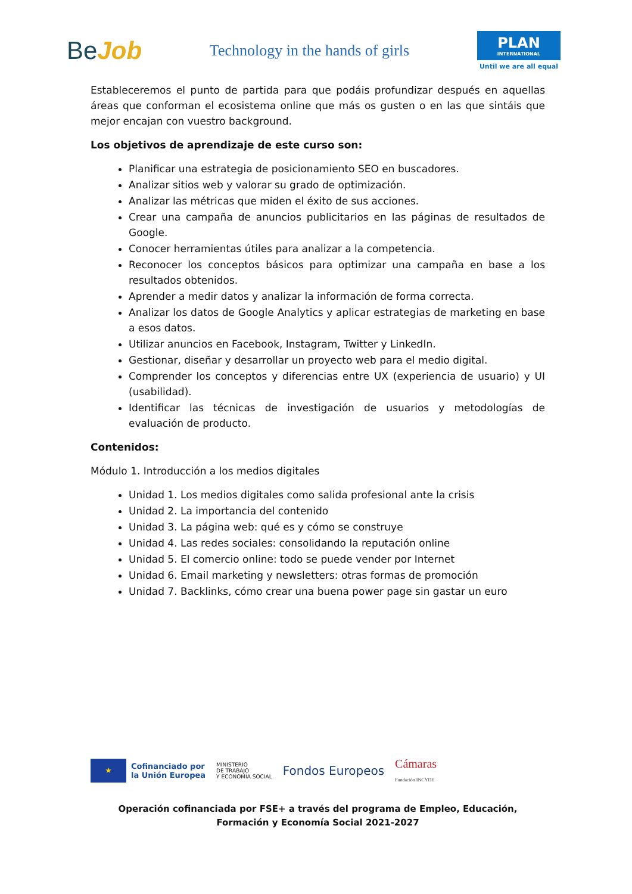BeJob
Technology in the hands of girls
PLAN
INTERNATIONAL
Until we are all equal
Estableceremos el punto de partida para que podáis profundizar después en aquellas áreas que conforman el ecosistema online que más os gusten o en las que sintáis que mejor encajan con vuestro background.
Los objetivos de aprendizaje de este curso son:
Planificar una estrategia de posicionamiento SEO en buscadores.
Analizar sitios web y valorar su grado de optimización.
Analizar las métricas que miden el éxito de sus acciones.
Crear una campaña de anuncios publicitarios en las páginas de resultados de Google.
Conocer herramientas útiles para analizar a la competencia.
Reconocer los conceptos básicos para optimizar una campaña en base a los resultados obtenidos.
Aprender a medir datos y analizar la información de forma correcta.
Analizar los datos de Google Analytics y aplicar estrategias de marketing en base a esos datos.
Utilizar anuncios en Facebook, Instagram, Twitter y LinkedIn.
Gestionar, diseñar y desarrollar un proyecto web para el medio digital.
Comprender los conceptos y diferencias entre UX (experiencia de usuario) y UI (usabilidad).
Identificar las técnicas de investigación de usuarios y metodologías de evaluación de producto.
Contenidos:
Módulo 1. Introducción a los medios digitales
Unidad 1. Los medios digitales como salida profesional ante la crisis
Unidad 2. La importancia del contenido
Unidad 3. La página web: qué es y cómo se construye
Unidad 4. Las redes sociales: consolidando la reputación online
Unidad 5. El comercio online: todo se puede vender por Internet
Unidad 6. Email marketing y newsletters: otras formas de promoción
Unidad 7. Backlinks, cómo crear una buena power page sin gastar un euro
★
Cofinanciado por
la Unión Europea
MINISTERIO
DE TRABAJO
Y ECONOMÍA SOCIAL
Fondos Europeos
Cámaras
Fundación INCYDE
Operación cofinanciada por FSE+ a través del programa de Empleo, Educación, Formación y Economía Social 2021-2027